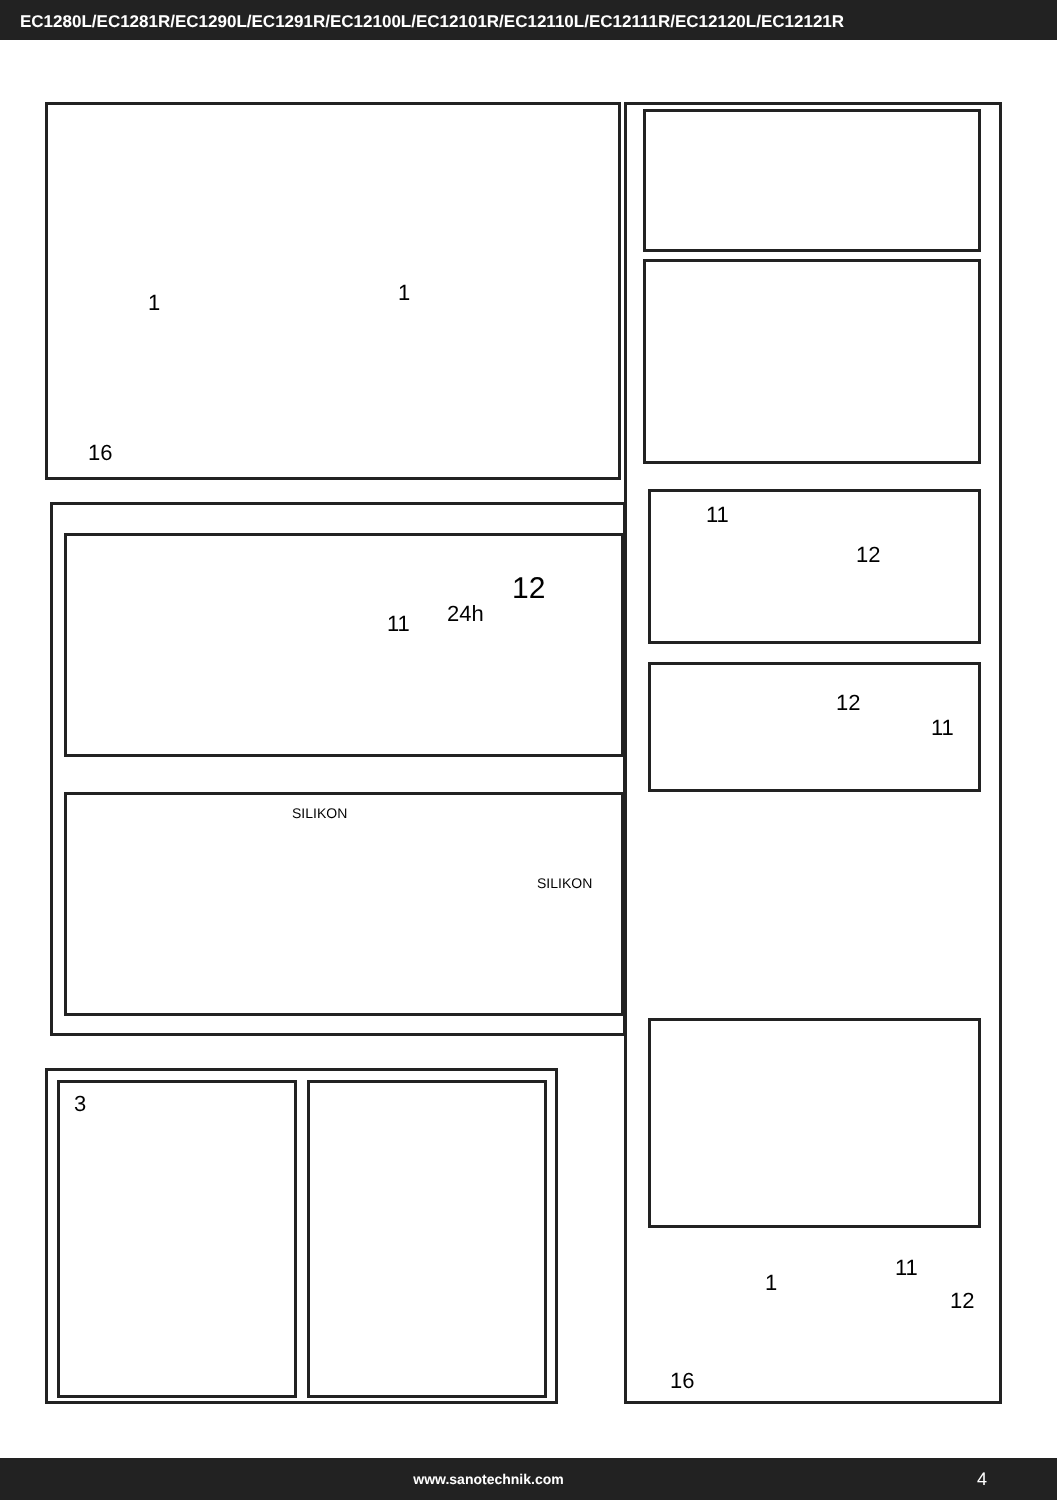EC1280L/EC1281R/EC1290L/EC1291R/EC12100L/EC12101R/EC12110L/EC12111R/EC12120L/EC12121R
1 1
16
11
12
12
11
11 24h
12
SILIKON
SILIKON
3
1
11
12
16
www.sanotechnik.com 4